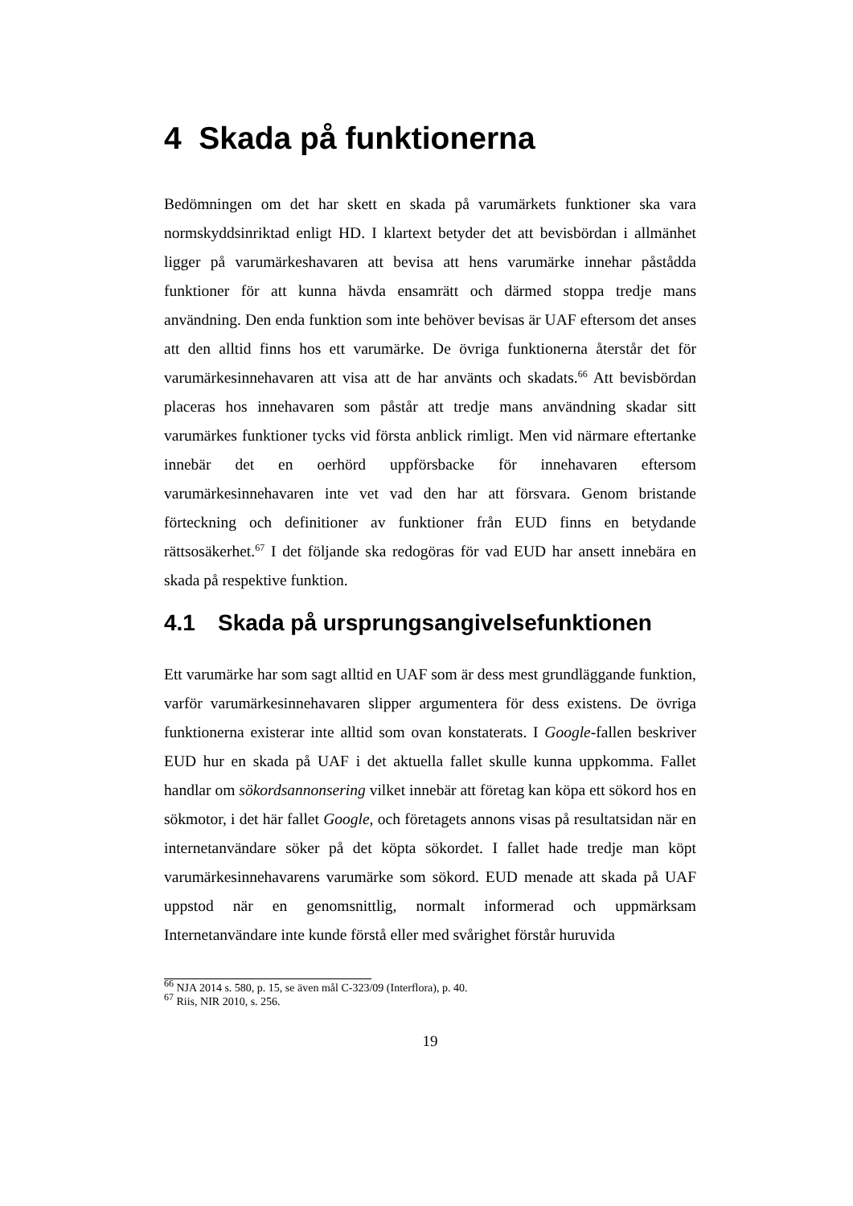4 Skada på funktionerna
Bedömningen om det har skett en skada på varumärkets funktioner ska vara normskyddsinriktad enligt HD. I klartext betyder det att bevisbördan i allmänhet ligger på varumärkeshavaren att bevisa att hens varumärke innehar påstådda funktioner för att kunna hävda ensamrätt och därmed stoppa tredje mans användning. Den enda funktion som inte behöver bevisas är UAF eftersom det anses att den alltid finns hos ett varumärke. De övriga funktionerna återstår det för varumärkesinnehavaren att visa att de har använts och skadats.<sup>66</sup> Att bevisbördan placeras hos innehavaren som påstår att tredje mans användning skadar sitt varumärkes funktioner tycks vid första anblick rimligt. Men vid närmare eftertanke innebär det en oerhörd uppförsbacke för innehavaren eftersom varumärkesinnehavaren inte vet vad den har att försvara. Genom bristande förteckning och definitioner av funktioner från EUD finns en betydande rättsosäkerhet.<sup>67</sup> I det följande ska redogöras för vad EUD har ansett innebära en skada på respektive funktion.
4.1 Skada på ursprungsangivelsefunktionen
Ett varumärke har som sagt alltid en UAF som är dess mest grundläggande funktion, varför varumärkesinnehavaren slipper argumentera för dess existens. De övriga funktionerna existerar inte alltid som ovan konstaterats. I Google-fallen beskriver EUD hur en skada på UAF i det aktuella fallet skulle kunna uppkomma. Fallet handlar om sökordsannonsering vilket innebär att företag kan köpa ett sökord hos en sökmotor, i det här fallet Google, och företagets annons visas på resultatsidan när en internetanvändare söker på det köpta sökordet. I fallet hade tredje man köpt varumärkesinnehavarens varumärke som sökord. EUD menade att skada på UAF uppstod när en genomsnittlig, normalt informerad och uppmärksam Internetanvändare inte kunde förstå eller med svårighet förstår huruvida
<sup>66</sup> NJA 2014 s. 580, p. 15, se även mål C-323/09 (Interflora), p. 40.
<sup>67</sup> Riis, NIR 2010, s. 256.
19